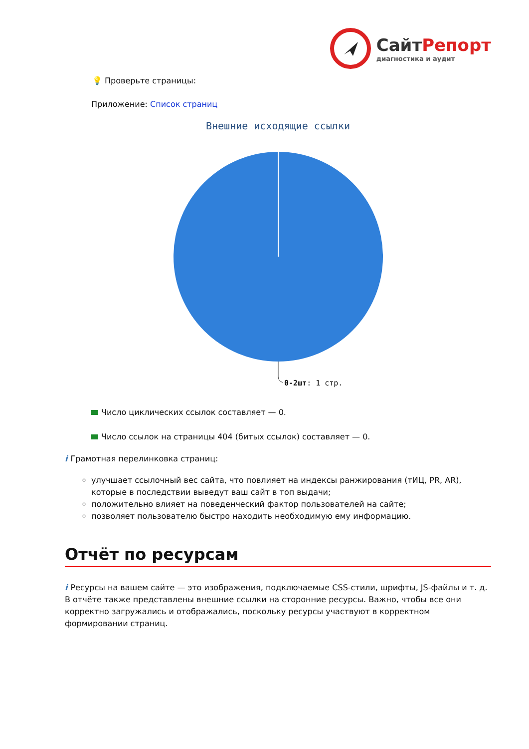СайтРепорт
диагностика и аудит
💡 Проверьте страницы:
Приложение: Список страниц
Внешние исходящие ссылки
0-2шт: 1 стр.
Число циклических ссылок составляет — 0.
Число ссылок на страницы 404 (битых ссылок) составляет — 0.
i Грамотная перелинковка страниц:
улучшает ссылочный вес сайта, что повлияет на индексы ранжирования (тИЦ, PR, AR), которые в последствии выведут ваш сайт в топ выдачи;
положительно влияет на поведенческий фактор пользователей на сайте;
позволяет пользователю быстро находить необходимую ему информацию.
Отчёт по ресурсам
i Ресурсы на вашем сайте — это изображения, подключаемые CSS-стили, шрифты, JS-файлы и т. д. В отчёте также представлены внешние ссылки на сторонние ресурсы. Важно, чтобы все они корректно загружались и отображались, поскольку ресурсы участвуют в корректном формировании страниц.